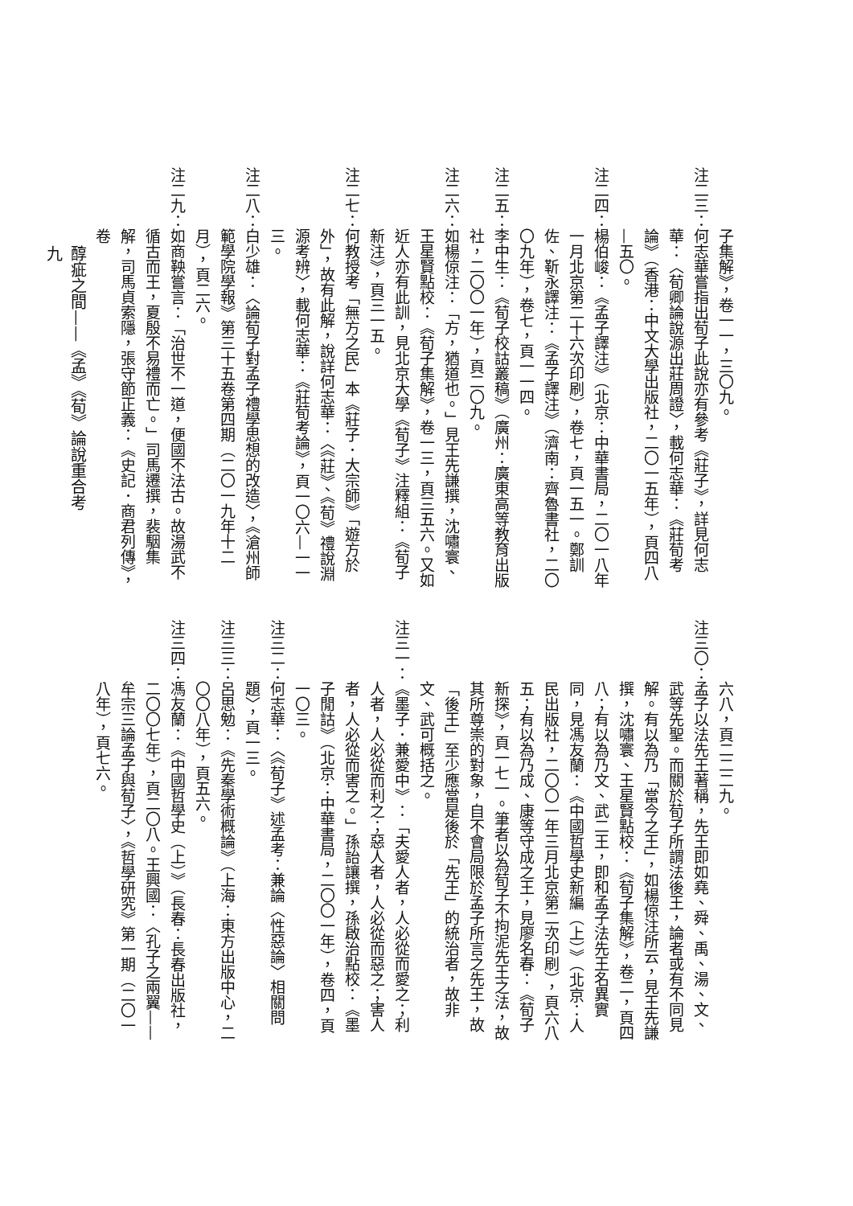子集解》，卷一一，三〇九。
注二三：何志華嘗指出荀子此說亦有參考《莊子》，詳見何志華：〈荀卿論說源出莊周證〉，載何志華：《莊荀考論》（香港：中文大學出版社，二〇一五年），頁四八—五〇。
注二四：楊伯峻：《孟子譯注》（北京：中華書局，二〇一八年一月北京第二十六次印刷），卷七，頁一五一。鄭訓佐、靳永譯注：《孟子譯注》（濟南：齊魯書社，二〇〇九年），卷七，頁一一四。
注二五：李中生：《荀子校詁叢稿》（廣州：廣東高等教育出版社，二〇〇一年），頁二〇九。
注二六：如楊倞注：「方，猶道也。」見王先謙撰，沈嘯寰、王星賢點校：《荀子集解》，卷一三，頁三五六。又如近人亦有此訓，見北京大學《荀子》注釋組：《荀子新注》，頁三一五。
注二七：何教授考「無方之民」本《莊子．大宗師》「遊方於外」，故有此解，說詳何志華：〈《莊》、《荀》禮說淵源考辨〉，載何志華：《莊荀考論》，頁一〇六—一一三。
注二八：白少雄：〈論荀子對孟子禮學思想的改造〉，《滄州師範學院學報》第三十五卷第四期（二〇一九年十二月），頁二六。
注二九：如商鞅嘗言：「治世不一道，便國不法古。故湯武不循古而王，夏殷不易禮而亡。」司馬遷撰，裴駰集解，司馬貞索隱，張守節正義：《史記．商君列傳》，卷
六八，頁二二二九。
注三〇：孟子以法先王著稱，先王即如堯、舜、禹、湯、文、武等先聖。而關於荀子所謂法後王，論者或有不同見解。有以為乃「當今之王」，如楊倞注所云，見王先謙撰，沈嘯寰、王星賢點校：《荀子集解》，卷二，頁四八；有以為乃文、武二王，即和孟子法先王名異實同，見馮友蘭：《中國哲學史新編（上）》（北京：人民出版社，二〇〇一年三月北京第二次印刷），頁六八五；有以為乃成、康等守成之王，見廖名春：《荀子新探》，頁一七一。筆者以為荀子不拘泥先王之法，故其所尊崇的對象，自不會局限於孟子所言之先王，故「後王」至少應當是後於「先王」的統治者，故非文、武可概括之。
注三一：《墨子．兼愛中》：「夫愛人者，人必從而愛之；利人者，人必從而利之；惡人者，人必從而惡之；害人者，人必從而害之。」孫詒讓撰，孫啟治點校：《墨子閒詁》（北京：中華書局，二〇〇一年），卷四，頁一〇三。
注三二：何志華：〈《荀子》述孟考：兼論〈性惡論〉相關問題〉，頁一三。
注三三：呂思勉：《先秦學術概論》（上海：東方出版中心，二〇〇八年），頁五六。
注三四：馮友蘭：《中國哲學史（上）》（長春：長春出版社，二〇〇七年），頁二〇八。王興國：〈孔子之兩翼——牟宗三論孟子與荀子〉，《哲學研究》第一期（二〇一八年），頁七六。
醇疵之間——《孟》《荀》論說重合考
九